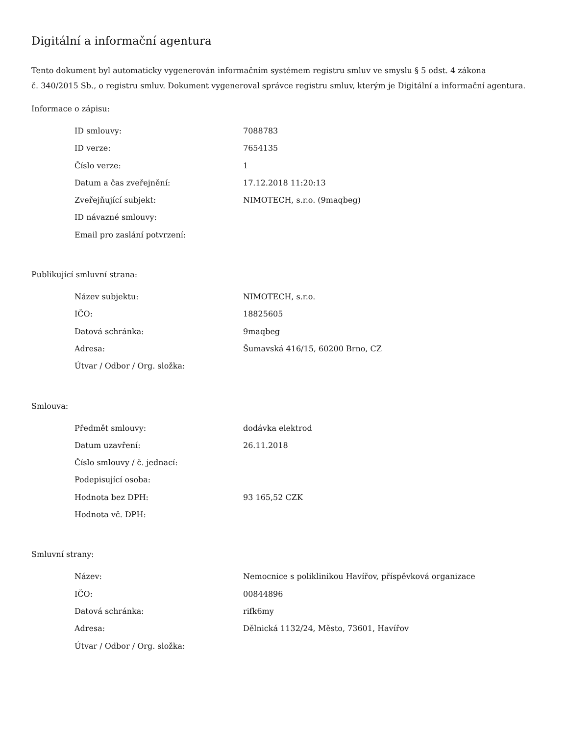Digitální a informační agentura
Tento dokument byl automaticky vygenerován informačním systémem registru smluv ve smyslu § 5 odst. 4 zákona
č. 340/2015 Sb., o registru smluv. Dokument vygeneroval správce registru smluv, kterým je Digitální a informační agentura.
Informace o zápisu:
| ID smlouvy: | 7088783 |
| ID verze: | 7654135 |
| Číslo verze: | 1 |
| Datum a čas zveřejnění: | 17.12.2018 11:20:13 |
| Zveřejňující subjekt: | NIMOTECH, s.r.o. (9maqbeg) |
| ID návazné smlouvy: | |
| Email pro zaslání potvrzení: | |
Publikující smluvní strana:
| Název subjektu: | NIMOTECH, s.r.o. |
| IČO: | 18825605 |
| Datová schránka: | 9maqbeg |
| Adresa: | Šumavská 416/15, 60200 Brno, CZ |
| Útvar / Odbor / Org. složka: | |
Smlouva:
| Předmět smlouvy: | dodávka elektrod |
| Datum uzavření: | 26.11.2018 |
| Číslo smlouvy / č. jednací: | |
| Podepisující osoba: | |
| Hodnota bez DPH: | 93 165,52 CZK |
| Hodnota vč. DPH: | |
Smluvní strany:
| Název: | Nemocnice s poliklinikou Havířov, příspěvková organizace |
| IČO: | 00844896 |
| Datová schránka: | rifk6my |
| Adresa: | Dělnická 1132/24, Město, 73601, Havířov |
| Útvar / Odbor / Org. složka: | |